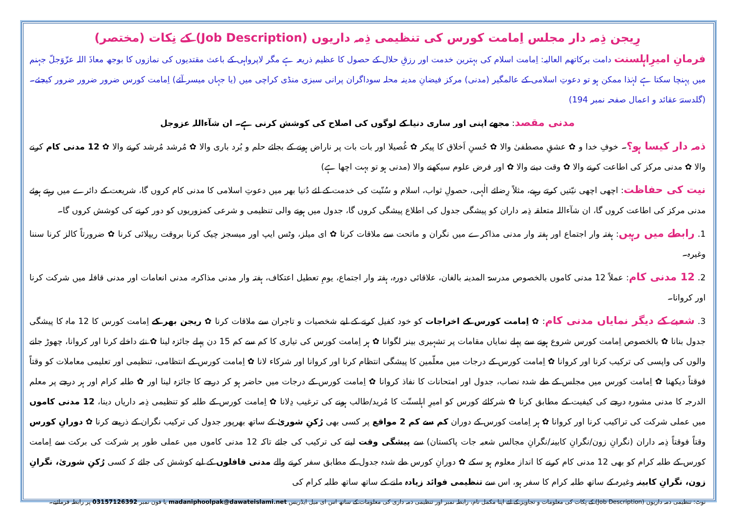رِیجن ذِمہ دار مجلس اِمامت کورس کی تنظیمی ذِمہ داریوں (Job Description) کے نِکات (مختصر)
فرمانِ امیرِاہلسنت دامت برکاتھم العالیہ: اِمامت اسلام کی بہترین خدمت اور رزقِ حلال کے حصول کا عظیم ذریعہ ہے مگر لاپرواہی کے باعث مقتدیوں کی نمازوں کا بوجھ معاذَ اللہ عزّوَجلّ جہنم میں پہنچا سکتا ہے لہٰذا ممکن ہو تو دعوتِ اسلامی کے عالمگیر (مدنی) مرکز فیضانِ مدینہ محلہ سوداگران پرانی سبزی منڈی کراچی میں (یا جہاں میسر آئے) اِمامت کورس ضرور ضرور ضرور کیجئے۔ (گلدستۂ عقائد و اعمال صفحہ نمبر 194)
مدنی مقصد: مجھے اپنی اور ساری دنیا کے لوگوں کی اصلاح کی کوشش کرنی ہے۔ ان شآءاللہ عزوجل
ذمہ دار کیسا ہو؟۔ خوفِ خدا و ✿ عشقِ مصطفیٰ والا ✿ حُسنِ اَخلاق کا پیکر ✿ غُصیلا اور بات بات پر ناراض ہونے کے بجائے حلم و بُرد باری والا ✿ مُرشد مُرشد کرنے والا ✿ 12 مدنی کام کرنے والا ✿ مدنی مرکز کی اطاعت کرنے والا ✿ وقت دینے والا ✿ اور فرض علوم سیکھنے والا (مدنی ہو تو بہت اچھا ہے)
نیت کی حفاظت: اچھی اچھی نیّتیں کرتے رہیے، مثلاً رِضائے الٰہی، حصولِ ثواب، اسلام و سُنّیت کی خدمت کے لئے دُنیا بھر میں دعوتِ اسلامی کا مدنی کام کروں گا، شریعت کے دائرے میں رہتے ہوئے مدنی مرکز کی اطاعت کروں گا، ان شآءاللہ متعلقہ ذِمہ داران کو پیشگی جدول کی اطلاع پیشگی کروں گا، جدول میں ہونے والی تنظیمی و شرعی کمزوریوں کو دور کرنے کی کوشش کروں گا۔
1. رابطے میں رہیں: ہفتہ وار اجتماع اور ہفتہ وار مدنی مذاکرے میں نگران و ماتحت سے ملاقات کرنا ✿ ای میلز، وٹس ایپ اور میسجز چیک کرنا بروقت ریپلائی کرنا ✿ ضرورتاً کالز کرنا سننا وغیرہ۔
2. 12 مدنی کام: عملاً 12 مدنی کاموں بالخصوص مدرسۃ المدینہ بالغان، علاقائی دورہ، ہفتہ وار اجتماع، یومِ تعطیل اعتکاف، ہفتہ وار مدنی مذاکرہ، مدنی انعامات اور مدنی قافلہ میں شرکت کرنا اور کروانا۔
3. شعبے کے دیگر نمایاں مدنی کام: ✿ اِمامت کورس کے اخراجات کو خود کفیل کرنے کے لیے شخصیات و تاجران سے ملاقات کرنا ✿ ریجن بھر کے اِمامت کورس کا 12 ماہ کا پیشگی جدول بنانا ✿ بالخصوص اِمامت کورس شروع ہونے سے پہلے نمایاں مقامات پر تشہیری بینر لگوانا ✿ ہر اِمامت کورس کی تیاری کا کم سے کم 15 دن پہلے جائزہ لینا ✿ نئے داخلے کرنا اور کروانا، چھوڑ جانے والوں کی واپسی کی ترکیب کرنا اور کروانا ✿ اِمامت کورس کے درجات میں معلّمین کا پیشگی انتظام کرنا اور کروانا اور شرکاء لانا ✿ اِمامت کورس کے انتظامی، تنظیمی اور تعلیمی معاملات کو وقتاً فوقتاً دیکھنا ✿ اِمامت کورس میں مجلس کے طے شدہ نصاب، جدول اور امتحانات کا نفاذ کروانا ✿ اِمامت کورس کے درجات میں حاضر ہو کر درجے کا جائزہ لینا اور ✿ طلبہ کرام اور ہر درجے پر معلم الدرجہ کا مدنی مشورہ درجے کی کیفیت کے مطابق کرنا ✿ شرکائے کورس کو امیرِ اہلسنّت کا مُرید/طالب ہونے کی ترغیب دِلانا ✿ اِمامت کورس کے طلبہ کو تنظیمی ذِمہ داریاں دینا، 12 مدنی کاموں میں عملی شرکت کی تراکیب کرنا اور کروانا ✿ ہر اِمامت کورس کے دوران کم سے کم 2 مواقع پر کسی بھی رُکنِ شوریٰ کے ساتھ بھرپور جدول کی ترکیب نگران کے ذریعے کرنا ✿ دورانِ کورس وقتاً فوقتاً ذِمہ داران (نگرانِ زون/نگرانِ کابینہ/نگرانِ مجالس شعبہ جات پاکستان) سے پیشگی وقت لینے کی ترکیب کی جائے تاکہ 12 مدنی کاموں میں عملی طور پر شرکت کی برکت سے اِمامت کورس کے طلبہ کرام کو بھی 12 مدنی کام کرنے کا انداز معلوم ہو سکے ✿ دورانِ کورس طے شدہ جدول کے مطابق سفر کرنے والے مدنی قافلوں کے لیے کوشش کی جائے کہ کسی رُکنِ شوریٰ، نگرانِ زون، نگرانِ کابینہ وغیرہ کے ساتھ طلبہ کرام کا سفر ہو، اس سے تنظیمی فوائد زیادہ ملنے کے ساتھ ساتھ طلبہ کرام کی
نوٹ: تنظیمی ذمہ داریوں (Job Description) کے نِکات کی معلومات و تجاویز کے لئے اپنا مکمل نام، رابطہ نمبر اور تنظیمی ذمہ داری کی معلومات کے ساتھ اس ای میل ایڈریس madaniphoolpak@dawateislami.net یا فون نمبر 03157126392 پر رابطہ فرمائیے۔